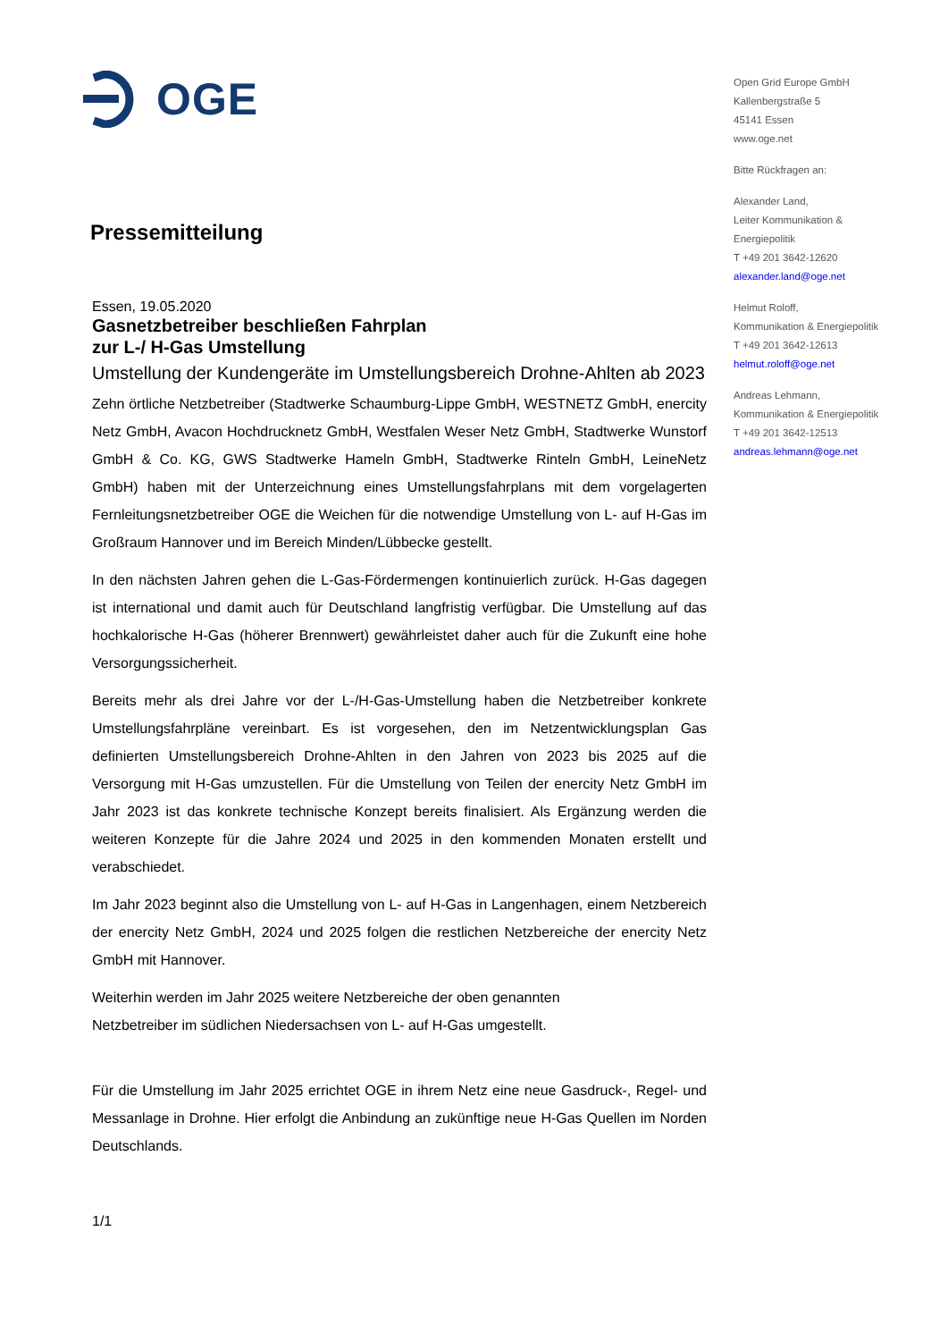OGE
Pressemitteilung
Essen, 19.05.2020
Gasnetzbetreiber beschließen Fahrplan
zur L-/ H-Gas Umstellung
Umstellung der Kundengeräte im Umstellungsbereich Drohne-Ahlten ab 2023
Zehn örtliche Netzbetreiber (Stadtwerke Schaumburg-Lippe GmbH, WESTNETZ GmbH, enercity Netz GmbH, Avacon Hochdrucknetz GmbH, Westfalen Weser Netz GmbH, Stadtwerke Wunstorf GmbH & Co. KG, GWS Stadtwerke Hameln GmbH, Stadtwerke Rinteln GmbH, LeineNetz GmbH) haben mit der Unterzeichnung eines Umstellungsfahrplans mit dem vorgelagerten Fernleitungsnetzbetreiber OGE die Weichen für die notwendige Umstellung von L- auf H-Gas im Großraum Hannover und im Bereich Minden/Lübbecke gestellt.
In den nächsten Jahren gehen die L-Gas-Fördermengen kontinuierlich zurück. H-Gas dagegen ist international und damit auch für Deutschland langfristig verfügbar. Die Umstellung auf das hochkalorische H-Gas (höherer Brennwert) gewährleistet daher auch für die Zukunft eine hohe Versorgungssicherheit.
Bereits mehr als drei Jahre vor der L-/H-Gas-Umstellung haben die Netzbetreiber konkrete Umstellungsfahrpläne vereinbart. Es ist vorgesehen, den im Netzentwicklungsplan Gas definierten Umstellungsbereich Drohne-Ahlten in den Jahren von 2023 bis 2025 auf die Versorgung mit H-Gas umzustellen. Für die Umstellung von Teilen der enercity Netz GmbH im Jahr 2023 ist das konkrete technische Konzept bereits finalisiert. Als Ergänzung werden die weiteren Konzepte für die Jahre 2024 und 2025 in den kommenden Monaten erstellt und verabschiedet.
Im Jahr 2023 beginnt also die Umstellung von L- auf H-Gas in Langenhagen, einem Netzbereich der enercity Netz GmbH, 2024 und 2025 folgen die restlichen Netzbereiche der enercity Netz GmbH mit Hannover.
Weiterhin werden im Jahr 2025 weitere Netzbereiche der oben genannten
Netzbetreiber im südlichen Niedersachsen von L- auf H-Gas umgestellt.
Für die Umstellung im Jahr 2025 errichtet OGE in ihrem Netz eine neue Gasdruck-, Regel- und Messanlage in Drohne. Hier erfolgt die Anbindung an zukünftige neue H-Gas Quellen im Norden Deutschlands.
1/1
Open Grid Europe GmbH
Kallenbergstraße 5
45141 Essen
www.oge.net
Bitte Rückfragen an:
Alexander Land,
Leiter Kommunikation &
Energiepolitik
T +49 201 3642-12620
alexander.land@oge.net
Helmut Roloff,
Kommunikation & Energiepolitik
T +49 201 3642-12613
helmut.roloff@oge.net
Andreas Lehmann,
Kommunikation & Energiepolitik
T +49 201 3642-12513
andreas.lehmann@oge.net